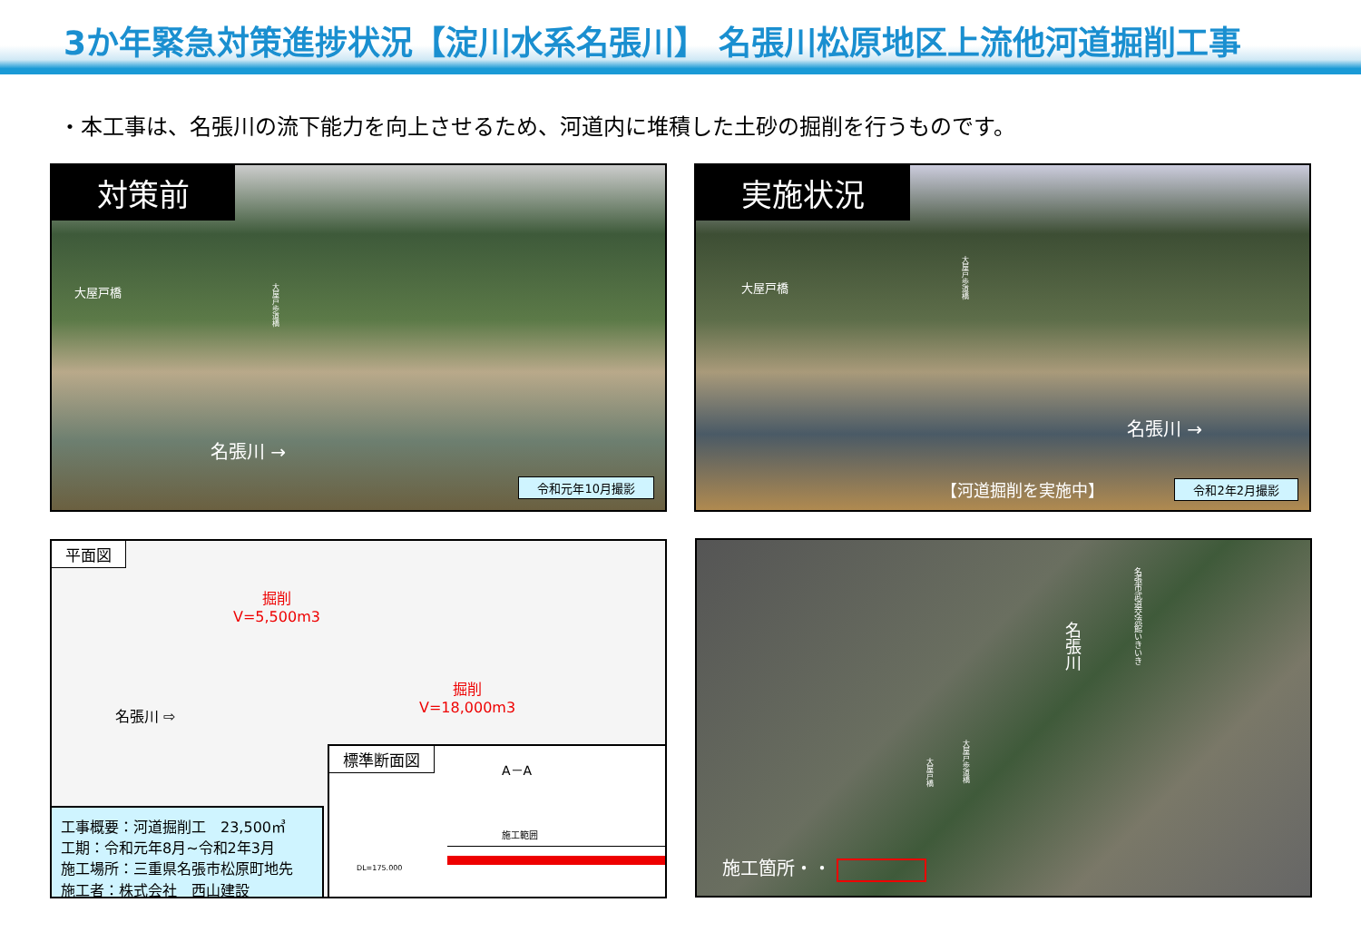3か年緊急対策進捗状況【淀川水系名張川】 名張川松原地区上流他河道掘削工事
・本工事は、名張川の流下能力を向上させるため、河道内に堆積した土砂の掘削を行うものです。
対策前
大屋戸橋
大屋戸歩道橋
名張川 →
令和元年10月撮影
実施状況
大屋戸橋
大屋戸歩道橋
名張川 →
【河道掘削を実施中】 令和2年2月撮影
平面図
掘削
V=5,500m3
掘削
V=18,000m3
名張川 ⇨
工事概要：河道掘削工　23,500㎥
工期：令和元年8月~令和2年3月
施工場所：三重県名張市松原町地先
施工者：株式会社　西山建設
標準断面図
A－A
施工範囲
DL=175.000
名張川
名張市武道交流館いきいき
大屋戸橋
大屋戸歩道橋
施工箇所・・